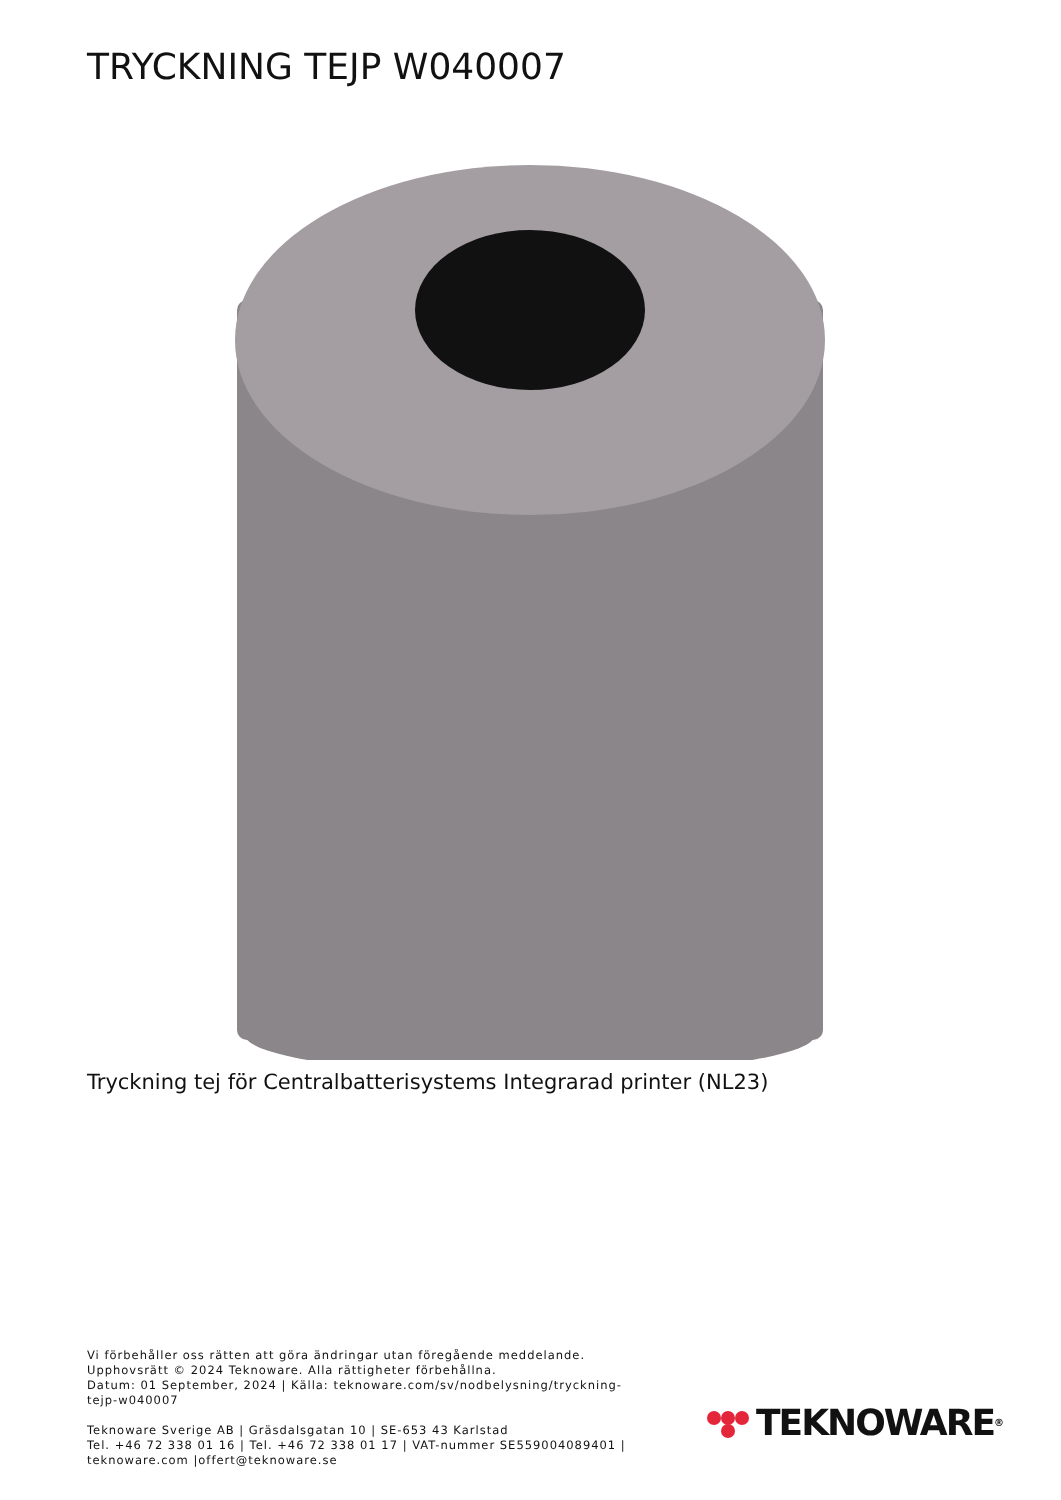TRYCKNING TEJP W040007
Tryckning tej för Centralbatterisystems Integrarad printer (NL23)
Vi förbehåller oss rätten att göra ändringar utan föregående meddelande.
Upphovsrätt © 2024 Teknoware. Alla rättigheter förbehållna.
Datum: 01 September, 2024 | Källa: teknoware.com/sv/nodbelysning/tryckning-tejp-w040007
Teknoware Sverige AB | Gräsdalsgatan 10 | SE-653 43 Karlstad
Tel. +46 72 338 01 16 | Tel. +46 72 338 01 17 | VAT-nummer SE559004089401 | teknoware.com |offert@teknoware.se
TEKNOWARE<sup>®</sup>